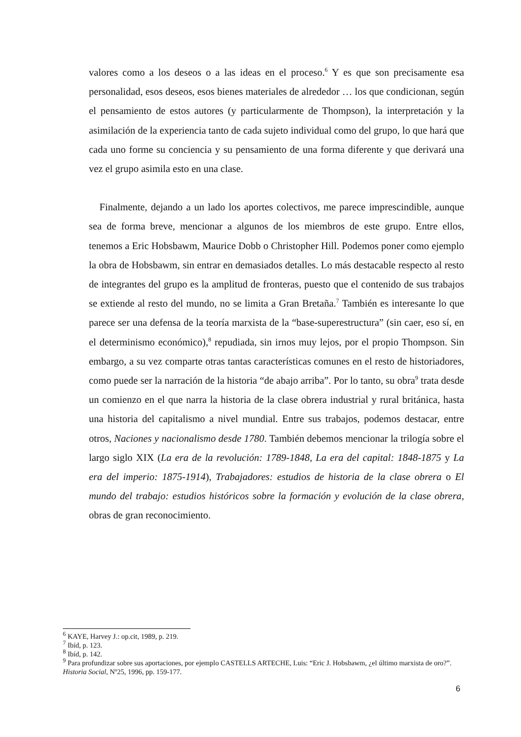valores como a los deseos o a las ideas en el proceso.<sup>6</sup> Y es que son precisamente esa personalidad, esos deseos, esos bienes materiales de alrededor … los que condicionan, según el pensamiento de estos autores (y particularmente de Thompson), la interpretación y la asimilación de la experiencia tanto de cada sujeto individual como del grupo, lo que hará que cada uno forme su conciencia y su pensamiento de una forma diferente y que derivará una vez el grupo asimila esto en una clase.
Finalmente, dejando a un lado los aportes colectivos, me parece imprescindible, aunque sea de forma breve, mencionar a algunos de los miembros de este grupo. Entre ellos, tenemos a Eric Hobsbawm, Maurice Dobb o Christopher Hill. Podemos poner como ejemplo la obra de Hobsbawm, sin entrar en demasiados detalles. Lo más destacable respecto al resto de integrantes del grupo es la amplitud de fronteras, puesto que el contenido de sus trabajos se extiende al resto del mundo, no se limita a Gran Bretaña.<sup>7</sup> También es interesante lo que parece ser una defensa de la teoría marxista de la “base-superestructura” (sin caer, eso sí, en el determinismo económico),<sup>8</sup> repudiada, sin irnos muy lejos, por el propio Thompson. Sin embargo, a su vez comparte otras tantas características comunes en el resto de historiadores, como puede ser la narración de la historia “de abajo arriba”. Por lo tanto, su obra<sup>9</sup> trata desde un comienzo en el que narra la historia de la clase obrera industrial y rural británica, hasta una historia del capitalismo a nivel mundial. Entre sus trabajos, podemos destacar, entre otros, Naciones y nacionalismo desde 1780. También debemos mencionar la trilogía sobre el largo siglo XIX (La era de la revolución: 1789-1848, La era del capital: 1848-1875 y La era del imperio: 1875-1914), Trabajadores: estudios de historia de la clase obrera o El mundo del trabajo: estudios históricos sobre la formación y evolución de la clase obrera, obras de gran reconocimiento.
<sup>6</sup> KAYE, Harvey J.: op.cit, 1989, p. 219.
<sup>7</sup> Ibíd, p. 123.
<sup>8</sup> Ibíd, p. 142.
<sup>9</sup> Para profundizar sobre sus aportaciones, por ejemplo CASTELLS ARTECHE, Luis: “Eric J. Hobsbawm, ¿el último marxista de oro?”. Historia Social, Nº25, 1996, pp. 159-177.
6